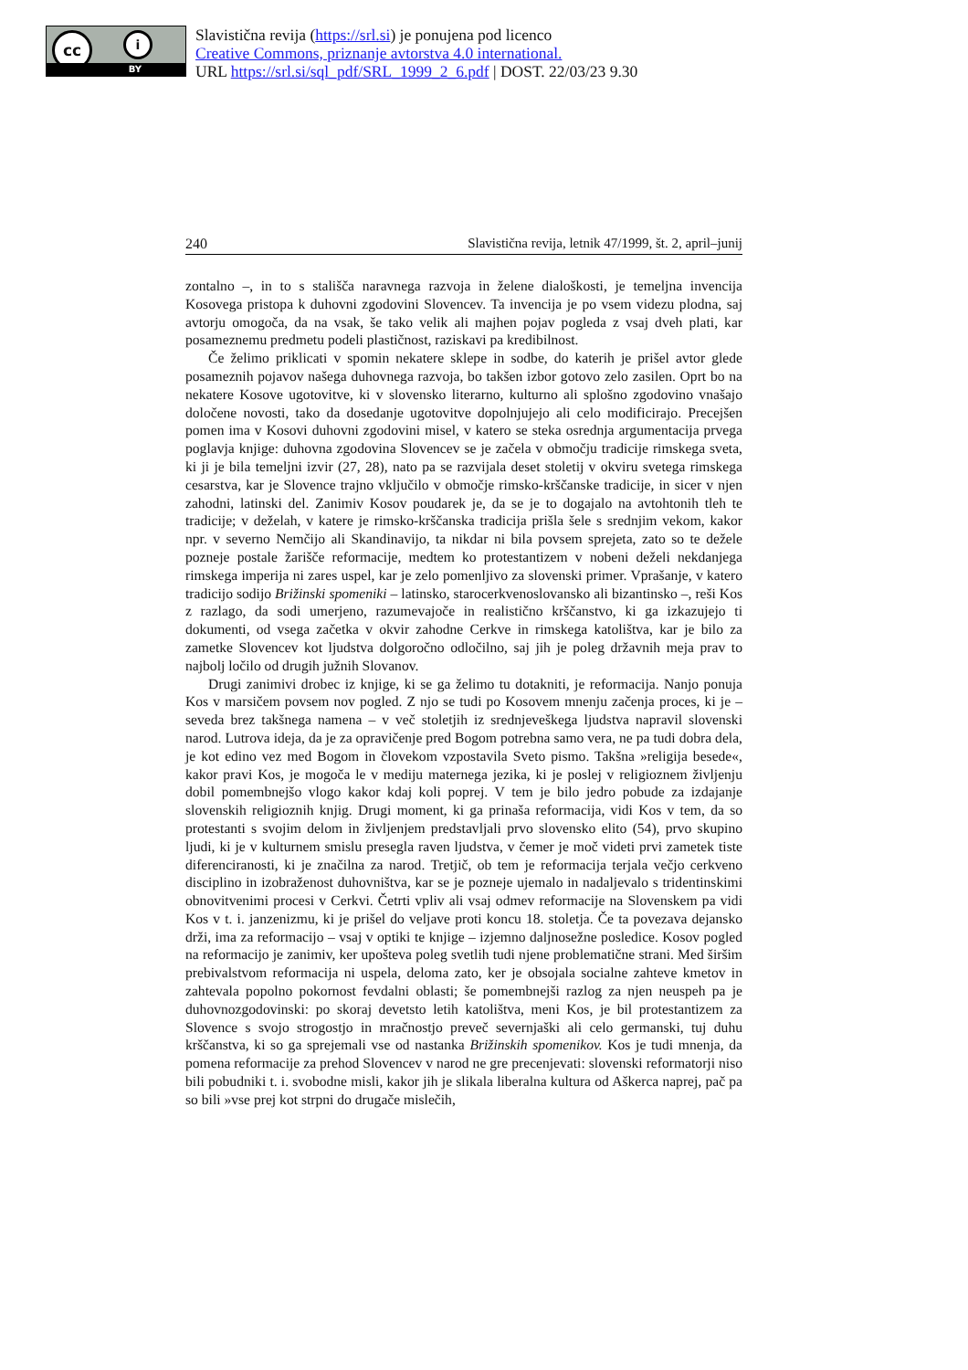cc i
BY
Slavistična revija (https://srl.si) je ponujena pod licenco
Creative Commons, priznanje avtorstva 4.0 international.
URL https://srl.si/sql_pdf/SRL_1999_2_6.pdf | DOST. 22/03/23 9.30
240 Slavistična revija, letnik 47/1999, št. 2, april–junij
zontalno –, in to s stališča naravnega razvoja in želene dialoškosti, je temeljna invencija Kosovega pristopa k duhovni zgodovini Slovencev. Ta invencija je po vsem videzu plodna, saj avtorju omogoča, da na vsak, še tako velik ali majhen pojav pogleda z vsaj dveh plati, kar posameznemu predmetu podeli plastičnost, raziskavi pa kredibilnost.
Če želimo priklicati v spomin nekatere sklepe in sodbe, do katerih je prišel avtor glede posameznih pojavov našega duhovnega razvoja, bo takšen izbor gotovo zelo zasilen. Oprt bo na nekatere Kosove ugotovitve, ki v slovensko literarno, kulturno ali splošno zgodovino vnašajo določene novosti, tako da dosedanje ugotovitve dopolnjujejo ali celo modificirajo. Precejšen pomen ima v Kosovi duhovni zgodovini misel, v katero se steka osrednja argumentacija prvega poglavja knjige: duhovna zgodovina Slovencev se je začela v območju tradicije rimskega sveta, ki ji je bila temeljni izvir (27, 28), nato pa se razvijala deset stoletij v okviru svetega rimskega cesarstva, kar je Slovence trajno vključilo v območje rimsko-krščanske tradicije, in sicer v njen zahodni, latinski del. Zanimiv Kosov poudarek je, da se je to dogajalo na avtohtonih tleh te tradicije; v deželah, v katere je rimsko-krščanska tradicija prišla šele s srednjim vekom, kakor npr. v severno Nemčijo ali Skandinavijo, ta nikdar ni bila povsem sprejeta, zato so te dežele pozneje postale žarišče reformacije, medtem ko protestantizem v nobeni deželi nekdanjega rimskega imperija ni zares uspel, kar je zelo pomenljivo za slovenski primer. Vprašanje, v katero tradicijo sodijo Brižinski spomeniki – latinsko, starocerkvenoslovansko ali bizantinsko –, reši Kos z razlago, da sodi umerjeno, razumevajoče in realistično krščanstvo, ki ga izkazujejo ti dokumenti, od vsega začetka v okvir zahodne Cerkve in rimskega katolištva, kar je bilo za zametke Slovencev kot ljudstva dolgoročno odločilno, saj jih je poleg državnih meja prav to najbolj ločilo od drugih južnih Slovanov.
Drugi zanimivi drobec iz knjige, ki se ga želimo tu dotakniti, je reformacija. Nanjo ponuja Kos v marsičem povsem nov pogled. Z njo se tudi po Kosovem mnenju začenja proces, ki je – seveda brez takšnega namena – v več stoletjih iz srednjeveškega ljudstva napravil slovenski narod. Lutrova ideja, da je za opravičenje pred Bogom potrebna samo vera, ne pa tudi dobra dela, je kot edino vez med Bogom in človekom vzpostavila Sveto pismo. Takšna »religija besede«, kakor pravi Kos, je mogoča le v mediju maternega jezika, ki je poslej v religioznem življenju dobil pomembnejšo vlogo kakor kdaj koli poprej. V tem je bilo jedro pobude za izdajanje slovenskih religioznih knjig. Drugi moment, ki ga prinaša reformacija, vidi Kos v tem, da so protestanti s svojim delom in življenjem predstavljali prvo slovensko elito (54), prvo skupino ljudi, ki je v kulturnem smislu presegla raven ljudstva, v čemer je moč videti prvi zametek tiste diferenciranosti, ki je značilna za narod. Tretjič, ob tem je reformacija terjala večjo cerkveno disciplino in izobraženost duhovništva, kar se je pozneje ujemalo in nadaljevalo s tridentinskimi obnovitvenimi procesi v Cerkvi. Četrti vpliv ali vsaj odmev reformacije na Slovenskem pa vidi Kos v t. i. janzenizmu, ki je prišel do veljave proti koncu 18. stoletja. Če ta povezava dejansko drži, ima za reformacijo – vsaj v optiki te knjige – izjemno daljnosežne posledice. Kosov pogled na reformacijo je zanimiv, ker upošteva poleg svetlih tudi njene problematične strani. Med širšim prebivalstvom reformacija ni uspela, deloma zato, ker je obsojala socialne zahteve kmetov in zahtevala popolno pokornost fevdalni oblasti; še pomembnejši razlog za njen neuspeh pa je duhovnozgodovinski: po skoraj devetsto letih katolištva, meni Kos, je bil protestantizem za Slovence s svojo strogostjo in mračnostjo preveč severnjaški ali celo germanski, tuj duhu krščanstva, ki so ga sprejemali vse od nastanka Brižinskih spomenikov. Kos je tudi mnenja, da pomena reformacije za prehod Slovencev v narod ne gre precenjevati: slovenski reformatorji niso bili pobudniki t. i. svobodne misli, kakor jih je slikala liberalna kultura od Aškerca naprej, pač pa so bili »vse prej kot strpni do drugače mislečih,